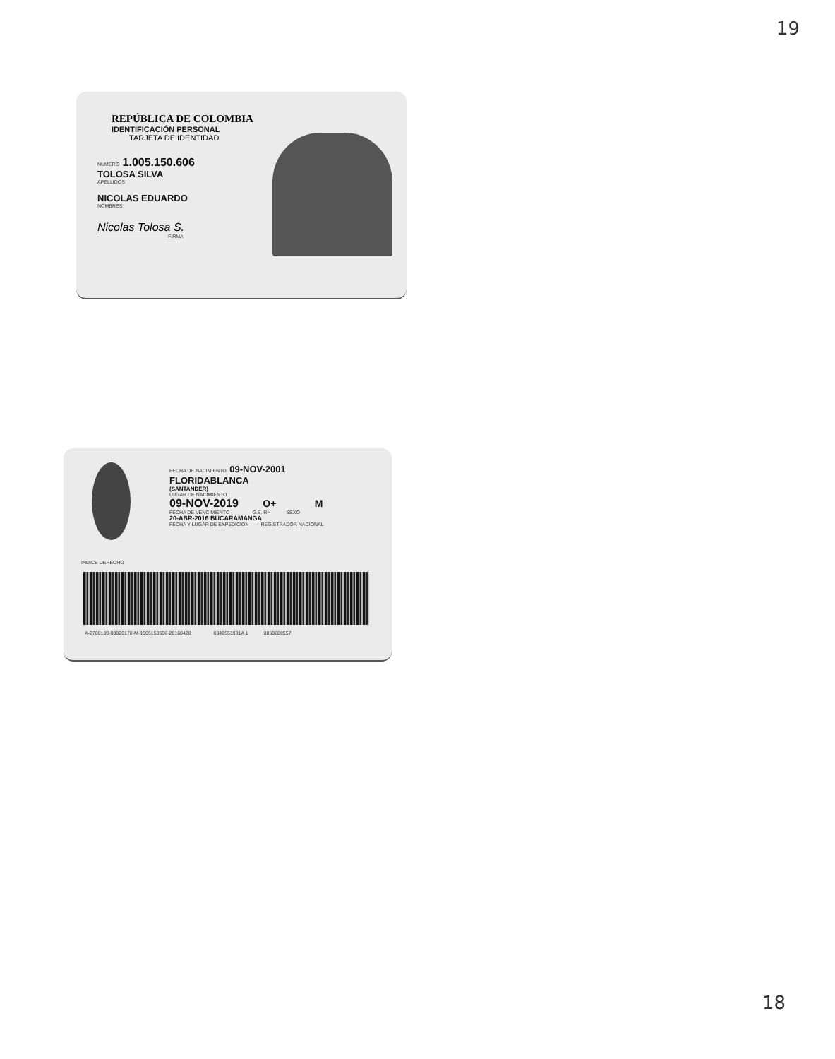19
REPÚBLICA DE COLOMBIA
IDENTIFICACIÓN PERSONAL
TARJETA DE IDENTIDAD
NUMERO 1.005.150.606
TOLOSA SILVA
APELLIDOS
NICOLAS EDUARDO
NOMBRES
Nicolas Tolosa S.
FIRMA
FECHA DE NACIMIENTO 09-NOV-2001
FLORIDABLANCA
(SANTANDER)
LUGAR DE NACIMIENTO
09-NOV-2019 O+ M
FECHA DE VENCIMIENTO G.S. RH SEXO
20-ABR-2016 BUCARAMANGA
FECHA Y LUGAR DE EXPEDICION REGISTRADOR NACIONAL
INDICE DERECHO
A-2700100-00820178-M-1005150606-20160428 0049551931A 1 8869889557
18